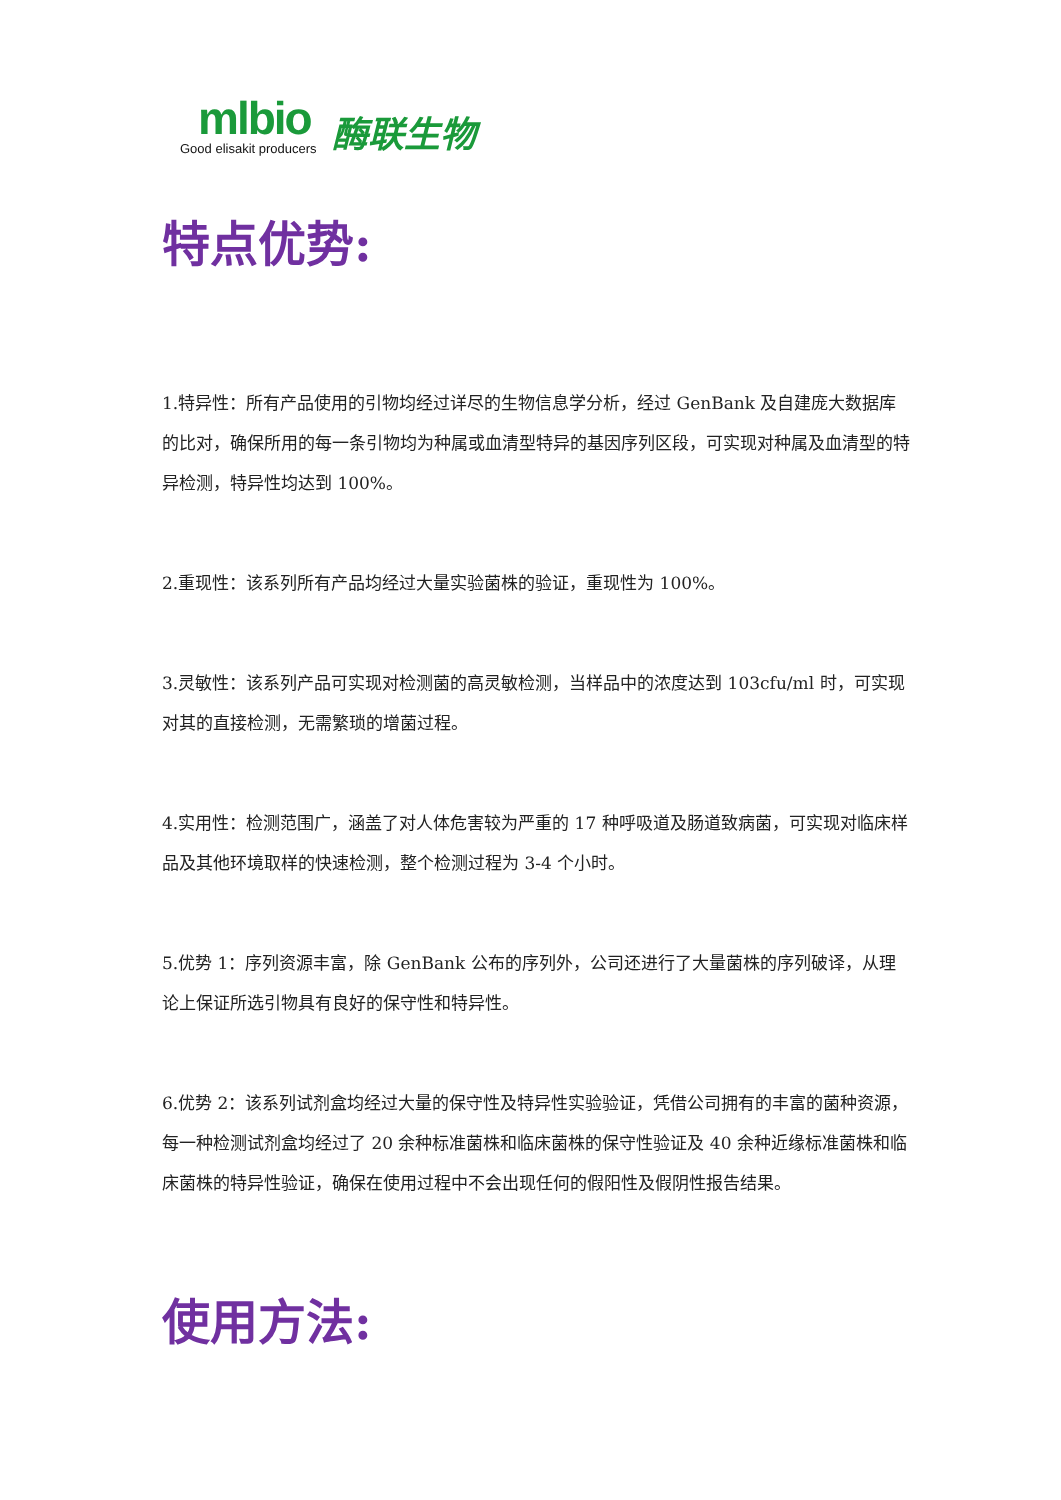mlbio
Good elisakit producers
酶联生物
特点优势:
1.特异性：所有产品使用的引物均经过详尽的生物信息学分析，经过 GenBank 及自建庞大数据库的比对，确保所用的每一条引物均为种属或血清型特异的基因序列区段，可实现对种属及血清型的特异检测，特异性均达到 100%。
2.重现性：该系列所有产品均经过大量实验菌株的验证，重现性为 100%。
3.灵敏性：该系列产品可实现对检测菌的高灵敏检测，当样品中的浓度达到 103cfu/ml 时，可实现对其的直接检测，无需繁琐的增菌过程。
4.实用性：检测范围广，涵盖了对人体危害较为严重的 17 种呼吸道及肠道致病菌，可实现对临床样品及其他环境取样的快速检测，整个检测过程为 3-4 个小时。
5.优势 1：序列资源丰富，除 GenBank 公布的序列外，公司还进行了大量菌株的序列破译，从理论上保证所选引物具有良好的保守性和特异性。
6.优势 2：该系列试剂盒均经过大量的保守性及特异性实验验证，凭借公司拥有的丰富的菌种资源，每一种检测试剂盒均经过了 20 余种标准菌株和临床菌株的保守性验证及 40 余种近缘标准菌株和临床菌株的特异性验证，确保在使用过程中不会出现任何的假阳性及假阴性报告结果。
使用方法: